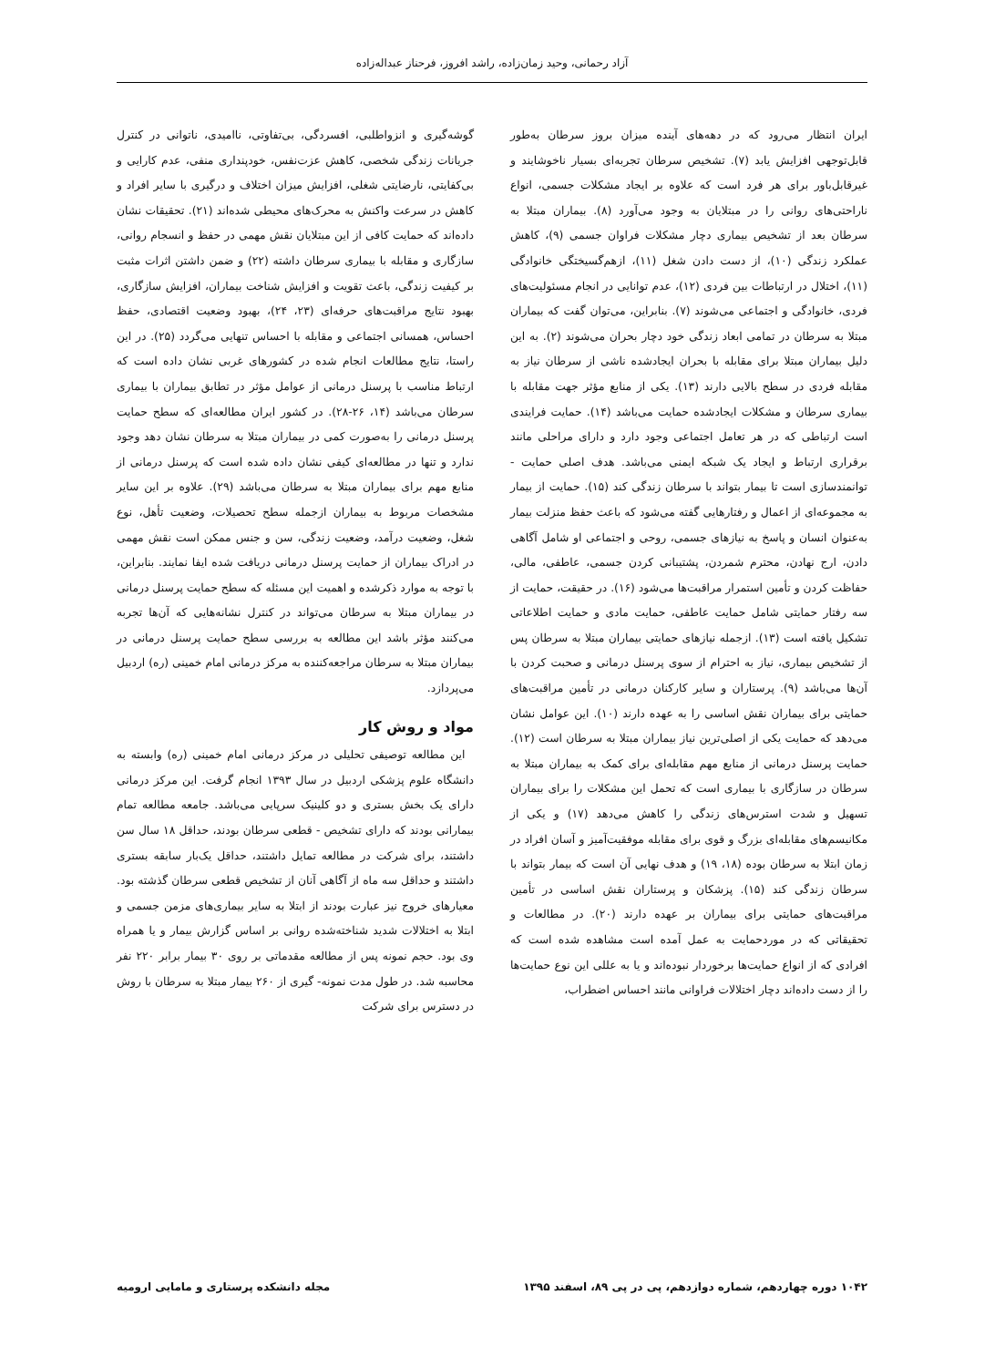آزاد رحمانی، وحید زمان‌زاده، راشد افروز، فرحناز عبداله‌زاده
ایران انتظار می‌رود که در دهه‌های آینده میزان بروز سرطان به‌طور قابل‌توجهی افزایش یابد (۷). تشخیص سرطان تجربه‌ای بسیار ناخوشایند و غیرقابل‌باور برای هر فرد است که علاوه بر ایجاد مشکلات جسمی، انواع ناراحتی‌های روانی را در مبتلایان به وجود می‌آورد (۸). بیماران مبتلا به سرطان بعد از تشخیص بیماری دچار مشکلات فراوان جسمی (۹)، کاهش عملکرد زندگی (۱۰)، از دست دادن شغل (۱۱)، ازهم‌گسیختگی خانوادگی (۱۱)، اختلال در ارتباطات بین فردی (۱۲)، عدم توانایی در انجام مسئولیت‌های فردی، خانوادگی و اجتماعی می‌شوند (۷). بنابراین، می‌توان گفت که بیماران مبتلا به سرطان در تمامی ابعاد زندگی خود دچار بحران می‌شوند (۲). به این دلیل بیماران مبتلا برای مقابله با بحران ایجادشده ناشی از سرطان نیاز به مقابله فردی در سطح بالایی دارند (۱۳). یکی از منابع مؤثر جهت مقابله با بیماری سرطان و مشکلات ایجادشده حمایت می‌باشد (۱۴). حمایت فرایندی است ارتباطی که در هر تعامل اجتماعی وجود دارد و دارای مراحلی مانند برقراری ارتباط و ایجاد یک شبکه ایمنی می‌باشد. هدف اصلی حمایت - توانمندسازی است تا بیمار بتواند با سرطان زندگی کند (۱۵). حمایت از بیمار به مجموعه‌ای از اعمال و رفتارهایی گفته می‌شود که باعث حفظ منزلت بیمار به‌عنوان انسان و پاسخ به نیازهای جسمی، روحی و اجتماعی او شامل آگاهی دادن، ارج نهادن، محترم شمردن، پشتیبانی کردن جسمی، عاطفی، مالی، حفاظت کردن و تأمین استمرار مراقبت‌ها می‌شود (۱۶). در حقیقت، حمایت از سه رفتار حمایتی شامل حمایت عاطفی، حمایت مادی و حمایت اطلاعاتی تشکیل یافته است (۱۳). ازجمله نیازهای حمایتی بیماران مبتلا به سرطان پس از تشخیص بیماری، نیاز به احترام از سوی پرسنل درمانی و صحبت کردن با آن‌ها می‌باشد (۹). پرستاران و سایر کارکنان درمانی در تأمین مراقبت‌های حمایتی برای بیماران نقش اساسی را به عهده دارند (۱۰). این عوامل نشان می‌دهد که حمایت یکی از اصلی‌ترین نیاز بیماران مبتلا به سرطان است (۱۲). حمایت پرسنل درمانی از منابع مهم مقابله‌ای برای کمک به بیماران مبتلا به سرطان در سازگاری با بیماری است که تحمل این مشکلات را برای بیماران تسهیل و شدت استرس‌های زندگی را کاهش می‌دهد (۱۷) و یکی از مکانیسم‌های مقابله‌ای بزرگ و قوی برای مقابله موفقیت‌آمیز و آسان افراد در زمان ابتلا به سرطان بوده (۱۸، ۱۹) و هدف نهایی آن است که بیمار بتواند با سرطان زندگی کند (۱۵). پزشکان و پرستاران نقش اساسی در تأمین مراقبت‌های حمایتی برای بیماران بر عهده دارند (۲۰). در مطالعات و تحقیقاتی که در موردحمایت به عمل آمده است مشاهده شده است که افرادی که از انواع حمایت‌ها برخوردار نبوده‌اند و یا به عللی این نوع حمایت‌ها را از دست داده‌اند دچار اختلالات فراوانی مانند احساس اضطراب،
گوشه‌گیری و انزواطلبی، افسردگی، بی‌تفاوتی، ناامیدی، ناتوانی در کنترل جریانات زندگی شخصی، کاهش عزت‌نفس، خودپنداری منفی، عدم کارایی و بی‌کفایتی، نارضایتی شغلی، افزایش میزان اختلاف و درگیری با سایر افراد و کاهش در سرعت واکنش به محرک‌های محیطی شده‌اند (۲۱). تحقیقات نشان داده‌اند که حمایت کافی از این مبتلایان نقش مهمی در حفظ و انسجام روانی، سازگاری و مقابله با بیماری سرطان داشته (۲۲) و ضمن داشتن اثرات مثبت بر کیفیت زندگی، باعث تقویت و افزایش شناخت بیماران، افزایش سازگاری، بهبود نتایج مراقبت‌های حرفه‌ای (۲۳، ۲۴)، بهبود وضعیت اقتصادی، حفظ احساس، همسانی اجتماعی و مقابله با احساس تنهایی می‌گردد (۲۵). در این راستا، نتایج مطالعات انجام شده در کشورهای غربی نشان داده است که ارتباط مناسب با پرسنل درمانی از عوامل مؤثر در تطابق بیماران با بیماری سرطان می‌باشد (۱۴، ۲۶-۲۸). در کشور ایران مطالعه‌ای که سطح حمایت پرسنل درمانی را به‌صورت کمی در بیماران مبتلا به سرطان نشان دهد وجود ندارد و تنها در مطالعه‌ای کیفی نشان داده شده است که پرسنل درمانی از منابع مهم برای بیماران مبتلا به سرطان می‌باشد (۲۹). علاوه بر این سایر مشخصات مربوط به بیماران ازجمله سطح تحصیلات، وضعیت تأهل، نوع شغل، وضعیت درآمد، وضعیت زندگی، سن و جنس ممکن است نقش مهمی در ادراک بیماران از حمایت پرسنل درمانی دریافت شده ایفا نمایند. بنابراین، با توجه به موارد ذکرشده و اهمیت این مسئله که سطح حمایت پرسنل درمانی در بیماران مبتلا به سرطان می‌تواند در کنترل نشانه‌هایی که آن‌ها تجربه می‌کنند مؤثر باشد این مطالعه به بررسی سطح حمایت پرسنل درمانی در بیماران مبتلا به سرطان مراجعه‌کننده به مرکز درمانی امام خمینی (ره) اردبیل می‌پردازد.
مواد و روش کار
این مطالعه توصیفی تحلیلی در مرکز درمانی امام خمینی (ره) وابسته به دانشگاه علوم پزشکی اردبیل در سال ۱۳۹۳ انجام گرفت. این مرکز درمانی دارای یک بخش بستری و دو کلینیک سرپایی می‌باشد. جامعه مطالعه تمام بیمارانی بودند که دارای تشخیص - قطعی سرطان بودند، حداقل ۱۸ سال سن داشتند، برای شرکت در مطالعه تمایل داشتند، حداقل یک‌بار سابقه بستری داشتند و حداقل سه ماه از آگاهی آنان از تشخیص قطعی سرطان گذشته بود. معیارهای خروج نیز عبارت بودند از ابتلا به سایر بیماری‌های مزمن جسمی و ابتلا به اختلالات شدید شناخته‌شده روانی بر اساس گزارش بیمار و یا همراه وی بود. حجم نمونه پس از مطالعه مقدماتی بر روی ۳۰ بیمار برابر ۲۲۰ نفر محاسبه شد. در طول مدت نمونه- گیری از ۲۶۰ بیمار مبتلا به سرطان با روش در دسترس برای شرکت
۱۰۴۲ دوره چهاردهم، شماره دوازدهم، پی در پی ۸۹، اسفند ۱۳۹۵ مجله دانشکده پرستاری و مامایی ارومیه